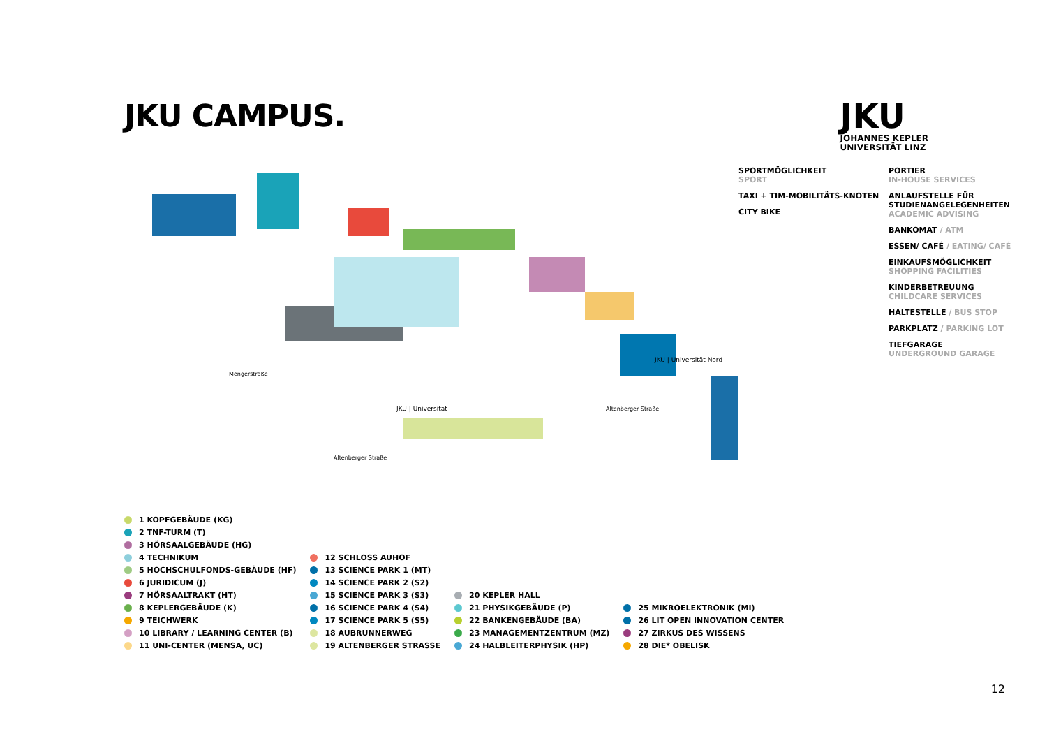JKU CAMPUS.
JKU
JOHANNES KEPLER
UNIVERSITÄT LINZ
JKU | Universität
JKU | Universität Nord
Mengerstraße
Altenberger Straße
Altenberger Straße
SPORTMÖGLICHKEIT
SPORT
TAXI + TIM-MOBILITÄTS-KNOTEN
CITY BIKE
PORTIER
IN-HOUSE SERVICES
ANLAUFSTELLE FÜR STUDIENANGELEGENHEITEN
ACADEMIC ADVISING
BANKOMAT / ATM
ESSEN/ CAFÉ / EATING/ CAFÉ
EINKAUFSMÖGLICHKEIT
SHOPPING FACILITIES
KINDERBETREUUNG
CHILDCARE SERVICES
HALTESTELLE / BUS STOP
PARKPLATZ / PARKING LOT
TIEFGARAGE
UNDERGROUND GARAGE
1 KOPFGEBÄUDE (KG)
2 TNF-TURM (T)
3 HÖRSAALGEBÄUDE (HG)
4 TECHNIKUM
5 HOCHSCHULFONDS-GEBÄUDE (HF)
6 JURIDICUM (J)
7 HÖRSAALTRAKT (HT)
8 KEPLERGEBÄUDE (K)
9 TEICHWERK
10 LIBRARY / LEARNING CENTER (B)
11 UNI-CENTER (MENSA, UC)
12 SCHLOSS AUHOF
13 SCIENCE PARK 1 (MT)
14 SCIENCE PARK 2 (S2)
15 SCIENCE PARK 3 (S3)
16 SCIENCE PARK 4 (S4)
17 SCIENCE PARK 5 (S5)
18 AUBRUNNERWEG
19 ALTENBERGER STRASSE
20 KEPLER HALL
21 PHYSIKGEBÄUDE (P)
22 BANKENGEBÄUDE (BA)
23 MANAGEMENTZENTRUM (MZ)
24 HALBLEITERPHYSIK (HP)
25 MIKROELEKTRONIK (MI)
26 LIT OPEN INNOVATION CENTER
27 ZIRKUS DES WISSENS
28 DIE* OBELISK
12